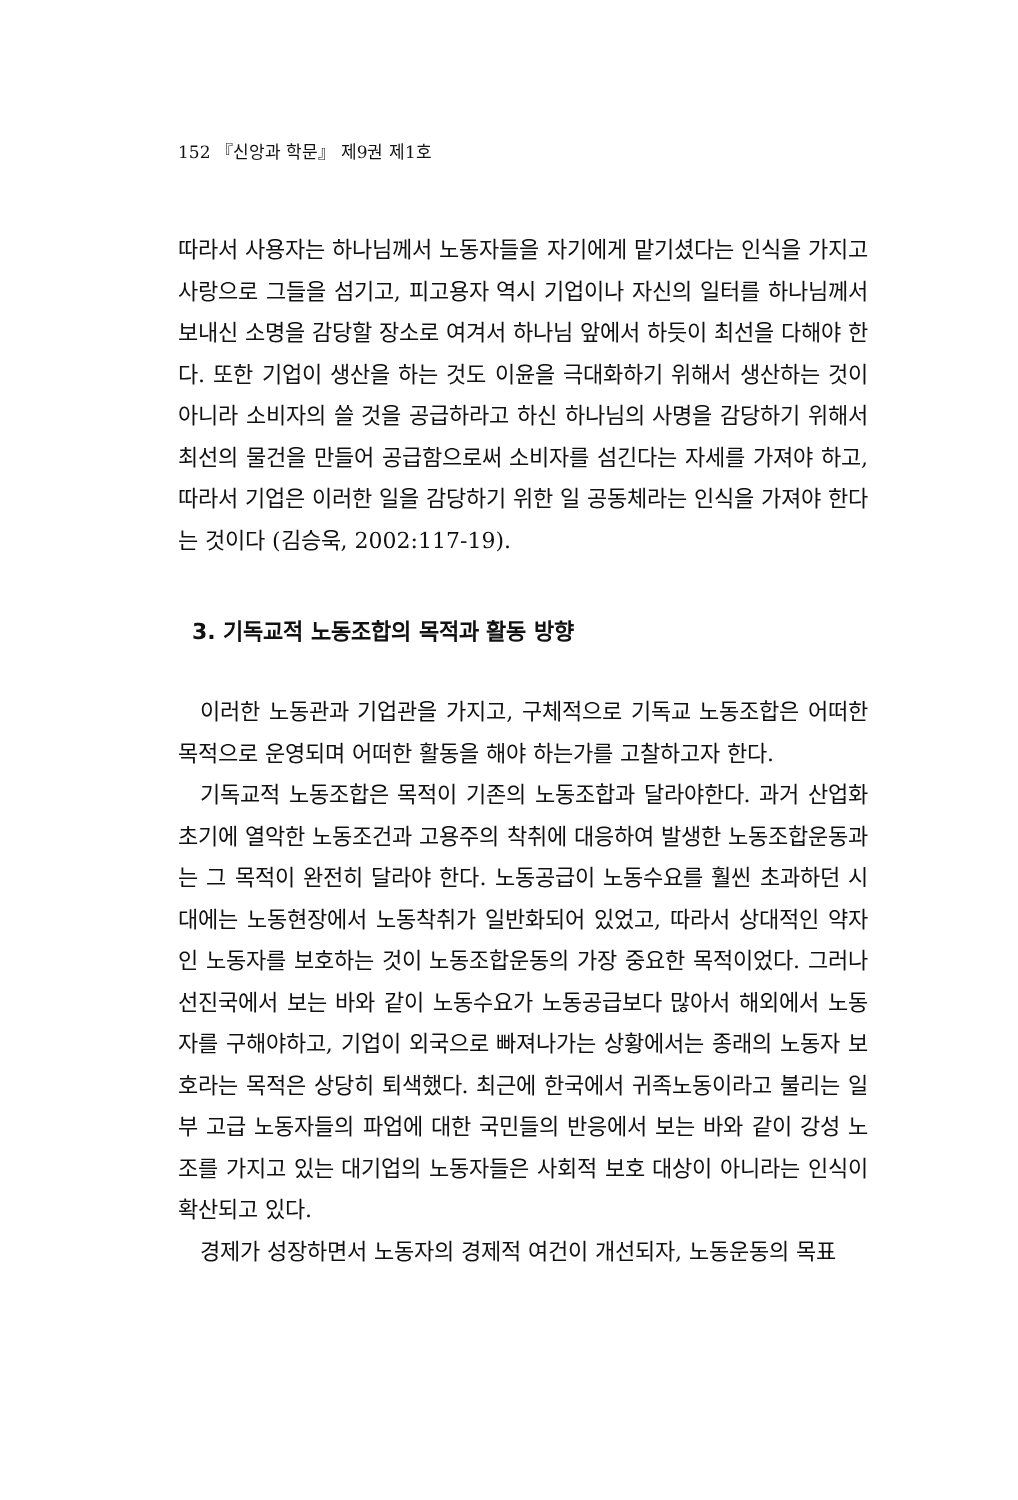152 『신앙과 학문』 제9권 제1호
따라서 사용자는 하나님께서 노동자들을 자기에게 맡기셨다는 인식을 가지고 사랑으로 그들을 섬기고, 피고용자 역시 기업이나 자신의 일터를 하나님께서 보내신 소명을 감당할 장소로 여겨서 하나님 앞에서 하듯이 최선을 다해야 한다. 또한 기업이 생산을 하는 것도 이윤을 극대화하기 위해서 생산하는 것이 아니라 소비자의 쓸 것을 공급하라고 하신 하나님의 사명을 감당하기 위해서 최선의 물건을 만들어 공급함으로써 소비자를 섬긴다는 자세를 가져야 하고, 따라서 기업은 이러한 일을 감당하기 위한 일 공동체라는 인식을 가져야 한다는 것이다 (김승욱, 2002:117-19).
3. 기독교적 노동조합의 목적과 활동 방향
이러한 노동관과 기업관을 가지고, 구체적으로 기독교 노동조합은 어떠한 목적으로 운영되며 어떠한 활동을 해야 하는가를 고찰하고자 한다.
기독교적 노동조합은 목적이 기존의 노동조합과 달라야한다. 과거 산업화 초기에 열악한 노동조건과 고용주의 착취에 대응하여 발생한 노동조합운동과는 그 목적이 완전히 달라야 한다. 노동공급이 노동수요를 훨씬 초과하던 시대에는 노동현장에서 노동착취가 일반화되어 있었고, 따라서 상대적인 약자인 노동자를 보호하는 것이 노동조합운동의 가장 중요한 목적이었다. 그러나 선진국에서 보는 바와 같이 노동수요가 노동공급보다 많아서 해외에서 노동자를 구해야하고, 기업이 외국으로 빠져나가는 상황에서는 종래의 노동자 보호라는 목적은 상당히 퇴색했다. 최근에 한국에서 귀족노동이라고 불리는 일부 고급 노동자들의 파업에 대한 국민들의 반응에서 보는 바와 같이 강성 노조를 가지고 있는 대기업의 노동자들은 사회적 보호 대상이 아니라는 인식이 확산되고 있다.
경제가 성장하면서 노동자의 경제적 여건이 개선되자, 노동운동의 목표